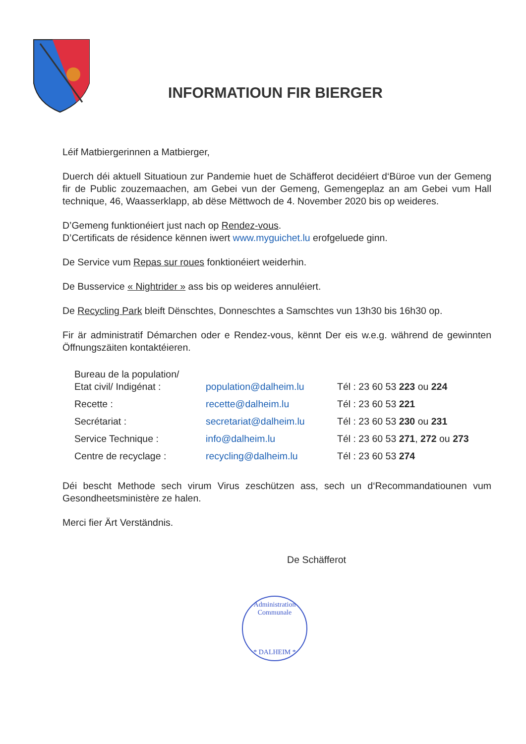INFORMATIOUN FIR BIERGER
Léif Matbiergerinnen a Matbierger,
Duerch déi aktuell Situatioun zur Pandemie huet de Schäfferot decidéiert d‘Büroe vun der Gemeng fir de Public zouzemaachen, am Gebei vun der Gemeng, Gemengeplaz an am Gebei vum Hall technique, 46, Waasserklapp, ab dëse Mëttwoch de 4. November 2020 bis op weideres.
D’Gemeng funktionéiert just nach op Rendez-vous.
D’Certificats de résidence kënnen iwert www.myguichet.lu erofgeluede ginn.
De Service vum Repas sur roues fonktionéiert weiderhin.
De Busservice « Nightrider » ass bis op weideres annuléiert.
De Recycling Park bleift Dënschtes, Donneschtes a Samschtes vun 13h30 bis 16h30 op.
Fir är administratif Démarchen oder e Rendez-vous, kënnt Der eis w.e.g. während de gewinnten Öffnungszäiten kontaktéieren.
| Bureau de la population/ Etat civil/ Indigénat : | population@dalheim.lu | Tél : 23 60 53 223 ou 224 |
| Recette : | recette@dalheim.lu | Tél : 23 60 53 221 |
| Secrétariat : | secretariat@dalheim.lu | Tél : 23 60 53 230 ou 231 |
| Service Technique : | info@dalheim.lu | Tél : 23 60 53 271 , 272 ou 273 |
| Centre de recyclage : | recycling@dalheim.lu | Tél : 23 60 53 274 |
Déi bescht Methode sech virum Virus zeschützen ass, sech un d‘Recommandatiounen vum Gesondheetsministère ze halen.
Merci fier Ärt Verständnis.
De Schäfferot
Administration Communale
* DALHEIM *